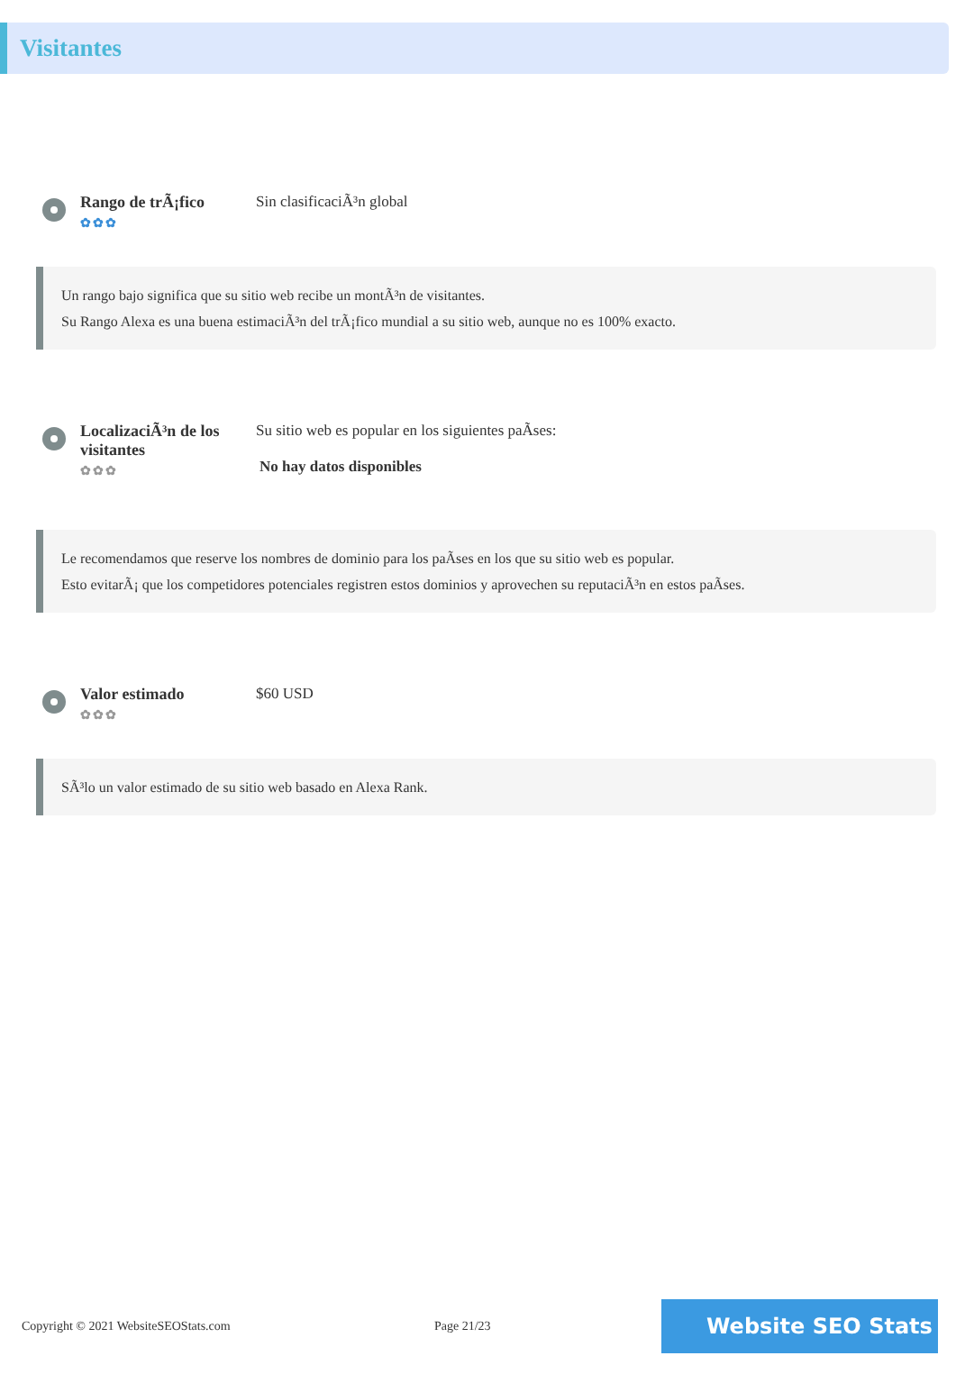Visitantes
Rango de trÃ¡fico
✿✿✿
Sin clasificaciÃ³n global
Un rango bajo significa que su sitio web recibe un montÃ³n de visitantes.
Su Rango Alexa es una buena estimaciÃ³n del trÃ¡fico mundial a su sitio web, aunque no es 100% exacto.
LocalizaciÃ³n de los visitantes
✿✿✿
Su sitio web es popular en los siguientes paÃses:
No hay datos disponibles
Le recomendamos que reserve los nombres de dominio para los paÃses en los que su sitio web es popular.
Esto evitarÃ¡ que los competidores potenciales registren estos dominios y aprovechen su reputaciÃ³n en estos paÃses.
Valor estimado
✿✿✿
$60 USD
SÃ³lo un valor estimado de su sitio web basado en Alexa Rank.
Copyright © 2021 WebsiteSEOStats.com Page 21/23
Website SEO Stats